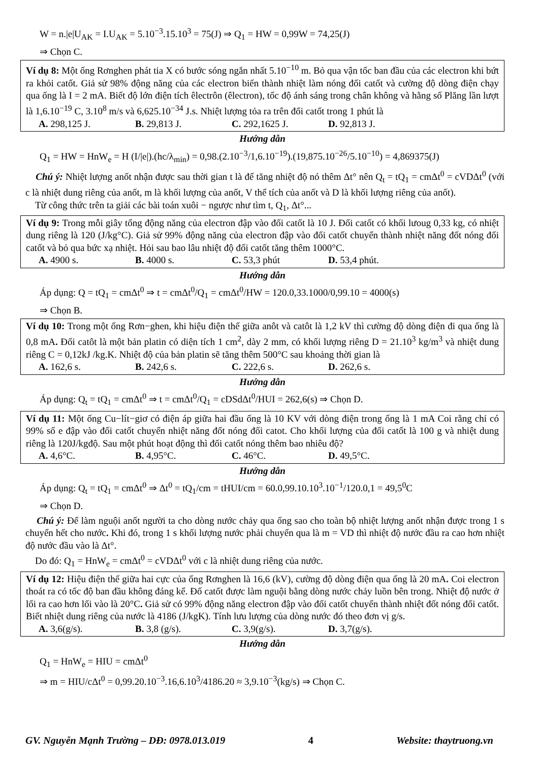W = n.|e|U<sub>AK</sub> = I.U<sub>AK</sub> = 5.10<sup>−3</sup>.15.10<sup>3</sup> = 75(J) ⇒ Q<sub>1</sub> = HW = 0,99W = 74,25(J)
⇒ Chọn C.
Ví dụ 8: Một ống Rơnghen phát tia X có bước sóng ngắn nhất 5.10<sup>−10</sup> m. Bỏ qua vận tốc ban đầu của các electron khi bứt ra khỏi catốt. Giả sử 98% động năng của các electron biến thành nhiệt làm nóng đối catốt và cường độ dòng điện chạy qua ống là I = 2 mA. Biết độ lớn điện tích êlectrôn (êlectron), tốc độ ánh sáng trong chân không và hằng số Plăng lần lượt là 1,6.10<sup>−19</sup> C, 3.10<sup>8</sup> m/s và 6,625.10<sup>−34</sup> J.s. Nhiệt lượng tỏa ra trên đối catốt trong 1 phút là
A. 298,125 J. B. 29,813 J. C. 292,1625 J. D. 92,813 J.
Hướng dẫn
Q<sub>1</sub> = HW = HnW<sub>e</sub> = H (I/|e|).(hc/λ<sub>min</sub>) = 0,98.(2.10<sup>−3</sup>/1,6.10<sup>−19</sup>).(19,875.10<sup>−26</sup>/5.10<sup>−10</sup>) = 4,869375(J)
Chú ý: Nhiệt lượng anốt nhận được sau thời gian t là để tăng nhiệt độ nó thêm Δt° nên Q<sub>t</sub> = tQ<sub>1</sub> = cmΔt<sup>0</sup> = cVDΔt<sup>0</sup> (với c là nhiệt dung riêng của anốt, m là khối lượng của anốt, V thể tích của anốt và D là khối lượng riêng của anốt).
Từ công thức trên ta giải các bài toán xuôi − ngược như tìm t, Q<sub>1</sub>, Δt°...
Ví dụ 9: Trong mỗi giây tổng động năng của electron đập vào đối catốt là 10 J. Đối catốt có khối lưoug 0,33 kg, có nhiệt dung riêng là 120 (J/kg°C). Giả sử 99% động năng của electron đập vào đối catốt chuyển thành nhiệt năng đốt nóng đối catốt và bỏ qua bức xạ nhiệt. Hỏi sau bao lâu nhiệt độ đối catốt tăng thêm 1000°C.
A. 4900 s. B. 4000 s. C. 53,3 phút D. 53,4 phút.
Hướng dẫn
Áp dụng: Q = tQ<sub>1</sub> = cmΔt<sup>0</sup> ⇒ t = cmΔt<sup>0</sup>/Q<sub>1</sub> = cmΔt<sup>0</sup>/HW = 120.0,33.1000/0,99.10 = 4000(s)
⇒ Chọn B.
Ví dụ 10: Trong một ống Rơn−ghen, khi hiệu điện thế giữa anôt và catôt là 1,2 kV thì cường độ dòng điện đi qua ống là 0,8 mA. Đối catôt là một bản platin có diện tích 1 cm<sup>2</sup>, dày 2 mm, có khối lượng riêng D = 21.10<sup>3</sup> kg/m<sup>3</sup> và nhiệt dung riêng C = 0,12kJ /kg.K. Nhiệt độ của bản platin sẽ tăng thêm 500°C sau khoảng thời gian là
A. 162,6 s. B. 242,6 s. C. 222,6 s. D. 262,6 s.
Hướng dẫn
Áp dụng: Q<sub>t</sub> = tQ<sub>1</sub> = cmΔt<sup>0</sup> ⇒ t = cmΔt<sup>0</sup>/Q<sub>1</sub> = cDSdΔt<sup>0</sup>/HUI = 262,6(s) ⇒ Chọn D.
Ví dụ 11: Một ống Cu−lít−giơ có điện áp giữa hai đầu ống là 10 KV với dòng điện trong ống là 1 mA Coi rằng chỉ có 99% số e đập vào đối catốt chuyển nhiệt năng đốt nóng đối catot. Cho khối lượng của đối catốt là 100 g và nhiệt dung riêng là 120J/kgđộ. Sau một phút hoạt động thì đối catốt nóng thêm bao nhiêu độ?
A. 4,6°C. B. 4,95°C. C. 46°C. D. 49,5°C.
Hướng dẫn
Áp dụng: Q<sub>t</sub> = tQ<sub>1</sub> = cmΔt<sup>0</sup> ⇒ Δt<sup>0</sup> = tQ<sub>1</sub>/cm = tHUI/cm = 60.0,99.10.10<sup>3</sup>.10<sup>−1</sup>/120.0,1 = 49,5<sup>0</sup>C
⇒ Chọn D.
Chú ý: Để làm nguội anốt người ta cho dòng nước chảy qua ống sao cho toàn bộ nhiệt lượng anốt nhận được trong 1 s chuyển hết cho nước. Khi đó, trong 1 s khối lượng nước phải chuyển qua là m = VD thì nhiệt độ nước đầu ra cao hơn nhiệt độ nước đầu vào là Δt°.
Do đó: Q<sub>1</sub> = HnW<sub>e</sub> = cmΔt<sup>0</sup> = cVDΔt<sup>0</sup> với c là nhiệt dung riêng của nước.
Ví dụ 12: Hiệu điện thế giữa hai cực của ống Rơnghen là 16,6 (kV), cường độ dòng điện qua ống là 20 mA. Coi electron thoát ra có tốc độ ban đầu không đáng kể. Đố catốt được làm nguội bằng dòng nước chảy luồn bên trong. Nhiệt độ nước ở lối ra cao hơn lối vào là 20°C. Giả sử có 99% động năng electron đập vào đối catốt chuyển thành nhiệt đốt nóng đối catốt. Biết nhiệt dung riêng của nước là 4186 (J/kgK). Tính lưu lượng của dòng nước đó theo đơn vị g/s.
A. 3,6(g/s). B. 3,8 (g/s). C. 3,9(g/s). D. 3,7(g/s).
Hướng dẫn
Q<sub>1</sub> = HnW<sub>e</sub> = HIU = cmΔt<sup>0</sup>
⇒ m = HIU/cΔt<sup>0</sup> = 0,99.20.10<sup>−3</sup>.16,6.10<sup>3</sup>/4186.20 ≈ 3,9.10<sup>−3</sup>(kg/s) ⇒ Chọn C.
GV. Nguyễn Mạnh Trường – DĐ: 0978.013.019 4 Website: thaytruong.vn